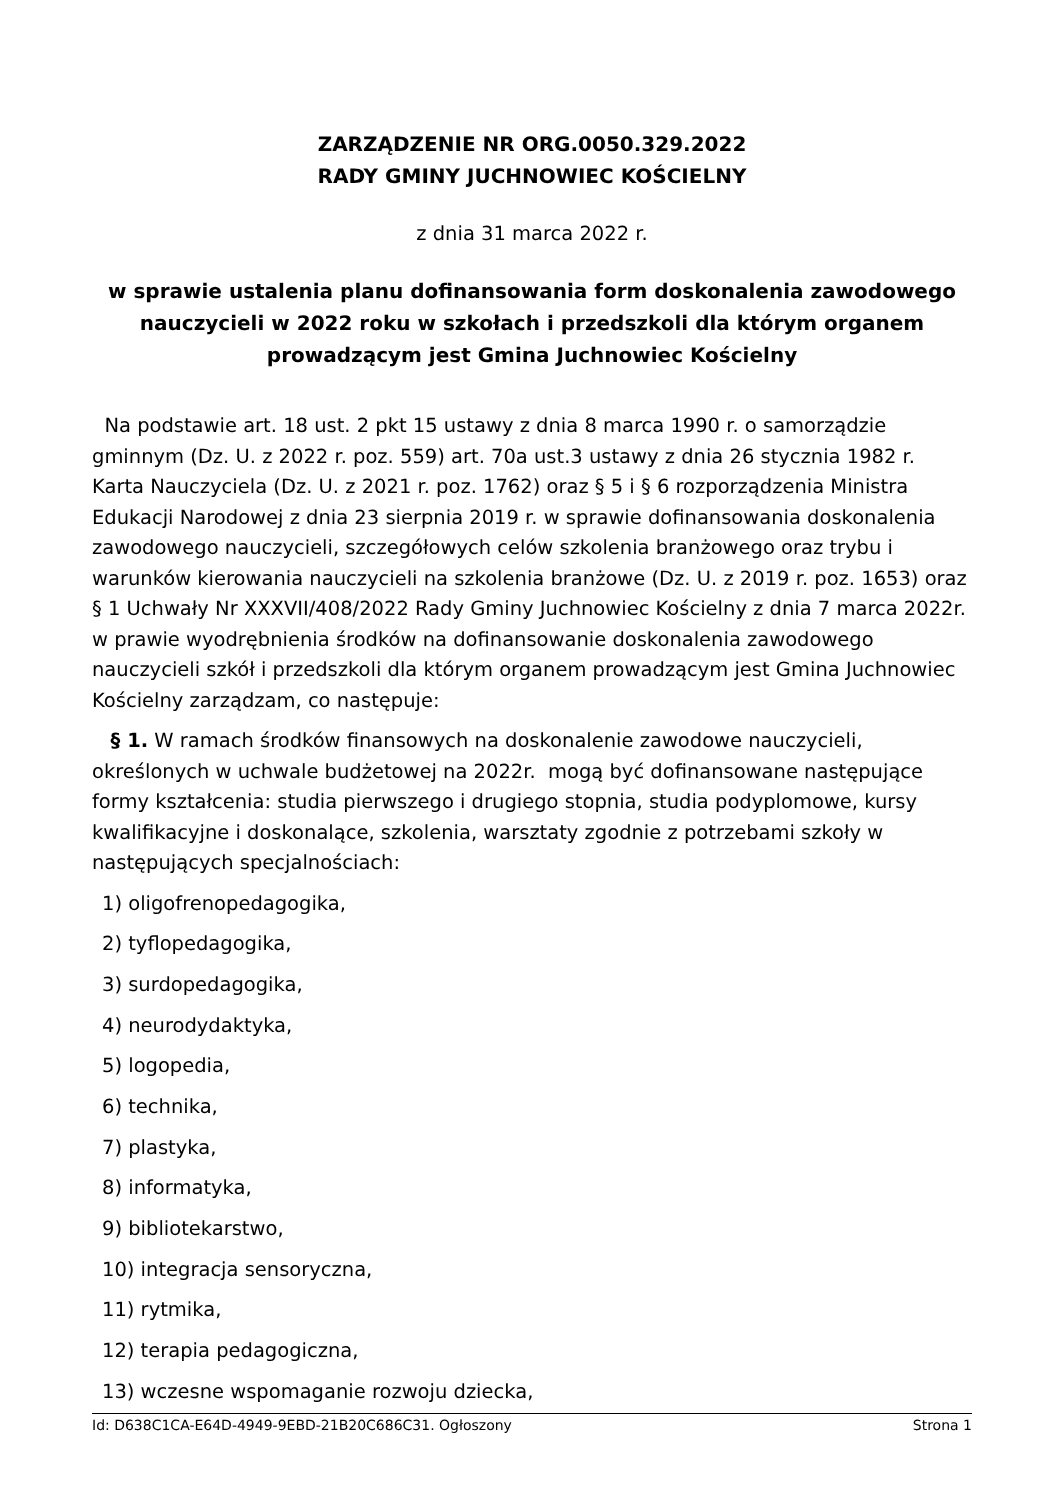ZARZĄDZENIE NR ORG.0050.329.2022
RADY GMINY JUCHNOWIEC KOŚCIELNY
z dnia 31 marca 2022 r.
w sprawie ustalenia planu dofinansowania form doskonalenia zawodowego nauczycieli w 2022 roku w szkołach i przedszkoli dla którym organem prowadzącym jest Gmina Juchnowiec Kościelny
Na podstawie art. 18 ust. 2 pkt 15 ustawy z dnia 8 marca 1990 r. o samorządzie gminnym (Dz. U. z 2022 r. poz. 559) art. 70a ust.3 ustawy z dnia 26 stycznia 1982 r. Karta Nauczyciela (Dz. U. z 2021 r. poz. 1762) oraz § 5 i § 6 rozporządzenia Ministra Edukacji Narodowej z dnia 23 sierpnia 2019 r. w sprawie dofinansowania doskonalenia zawodowego nauczycieli, szczegółowych celów szkolenia branżowego oraz trybu i warunków kierowania nauczycieli na szkolenia branżowe (Dz. U. z 2019 r. poz. 1653) oraz § 1 Uchwały Nr XXXVII/408/2022 Rady Gminy Juchnowiec Kościelny z dnia 7 marca 2022r. w prawie wyodrębnienia środków na dofinansowanie doskonalenia zawodowego nauczycieli szkół i przedszkoli dla którym organem prowadzącym jest Gmina Juchnowiec Kościelny zarządzam, co następuje:
§ 1. W ramach środków finansowych na doskonalenie zawodowe nauczycieli, określonych w uchwale budżetowej na 2022r. mogą być dofinansowane następujące formy kształcenia: studia pierwszego i drugiego stopnia, studia podyplomowe, kursy kwalifikacyjne i doskonalące, szkolenia, warsztaty zgodnie z potrzebami szkoły w następujących specjalnościach:
1) oligofrenopedagogika,
2) tyflopedagogika,
3) surdopedagogika,
4) neurodydaktyka,
5) logopedia,
6) technika,
7) plastyka,
8) informatyka,
9) bibliotekarstwo,
10) integracja sensoryczna,
11) rytmika,
12) terapia pedagogiczna,
13) wczesne wspomaganie rozwoju dziecka,
Id: D638C1CA-E64D-4949-9EBD-21B20C686C31. Ogłoszony Strona 1